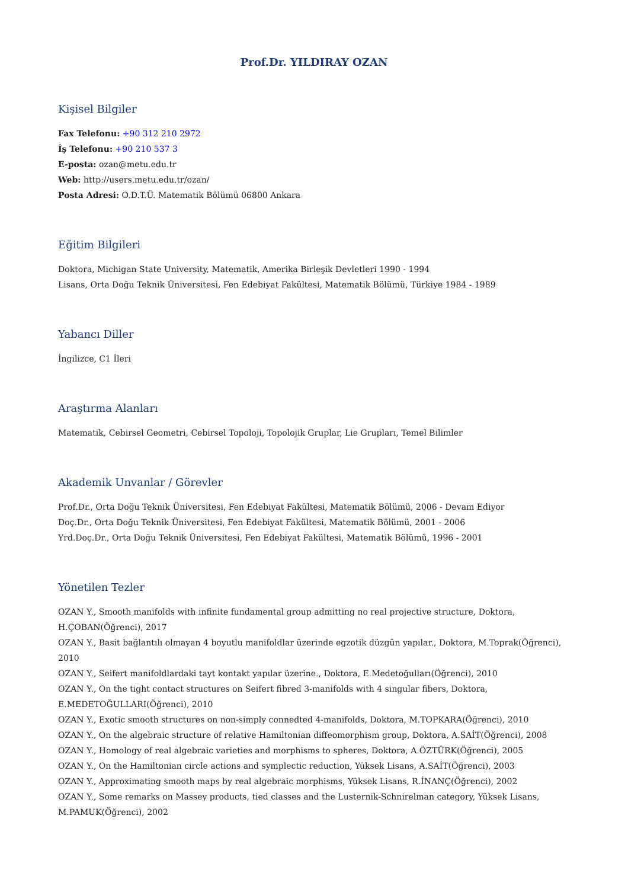Prof.Dr. YILDIRAY OZAN
Kişisel Bilgiler
Fax Telefonu: +90 312 210 2972
İş Telefonu: +90 210 537 3
E-posta: ozan@metu.edu.tr
Web: http://users.metu.edu.tr/ozan/
Posta Adresi: O.D.T.Ü. Matematik Bölümü 06800 Ankara
Eğitim Bilgileri
Doktora, Michigan State University, Matematik, Amerika Birleşik Devletleri 1990 - 1994
Lisans, Orta Doğu Teknik Üniversitesi, Fen Edebiyat Fakültesi, Matematik Bölümü, Türkiye 1984 - 1989
Yabancı Diller
İngilizce, C1 İleri
Araştırma Alanları
Matematik, Cebirsel Geometri, Cebirsel Topoloji, Topolojik Gruplar, Lie Grupları, Temel Bilimler
Akademik Unvanlar / Görevler
Prof.Dr., Orta Doğu Teknik Üniversitesi, Fen Edebiyat Fakültesi, Matematik Bölümü, 2006 - Devam Ediyor
Doç.Dr., Orta Doğu Teknik Üniversitesi, Fen Edebiyat Fakültesi, Matematik Bölümü, 2001 - 2006
Yrd.Doç.Dr., Orta Doğu Teknik Üniversitesi, Fen Edebiyat Fakültesi, Matematik Bölümü, 1996 - 2001
Yönetilen Tezler
OZAN Y., Smooth manifolds with infinite fundamental group admitting no real projective structure, Doktora, H.ÇOBAN(Öğrenci), 2017
OZAN Y., Basit bağlantılı olmayan 4 boyutlu manifoldlar üzerinde egzotik düzgün yapılar., Doktora, M.Toprak(Öğrenci), 2010
OZAN Y., Seifert manifoldlardaki tayt kontakt yapılar üzerine., Doktora, E.Medetoğulları(Öğrenci), 2010
OZAN Y., On the tight contact structures on Seifert fibred 3-manifolds with 4 singular fibers, Doktora, E.MEDETOĞULLARI(Öğrenci), 2010
OZAN Y., Exotic smooth structures on non-simply connedted 4-manifolds, Doktora, M.TOPKARA(Öğrenci), 2010
OZAN Y., On the algebraic structure of relative Hamiltonian diffeomorphism group, Doktora, A.SAİT(Öğrenci), 2008
OZAN Y., Homology of real algebraic varieties and morphisms to spheres, Doktora, A.ÖZTÜRK(Öğrenci), 2005
OZAN Y., On the Hamiltonian circle actions and symplectic reduction, Yüksek Lisans, A.SAİT(Öğrenci), 2003
OZAN Y., Approximating smooth maps by real algebraic morphisms, Yüksek Lisans, R.İNANÇ(Öğrenci), 2002
OZAN Y., Some remarks on Massey products, tied classes and the Lusternik-Schnirelman category, Yüksek Lisans, M.PAMUK(Öğrenci), 2002